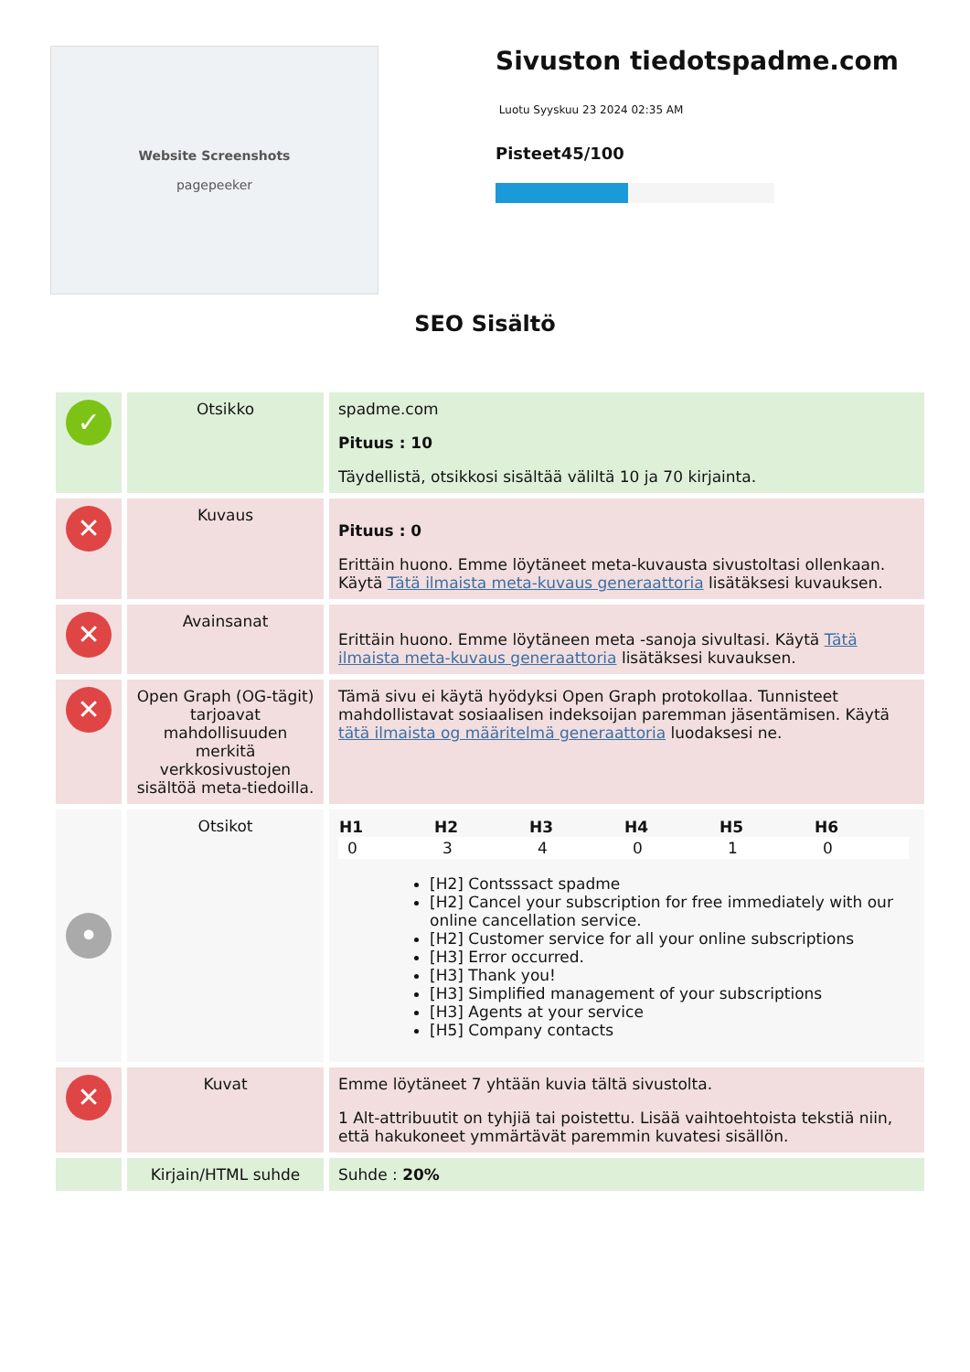Website Screenshots
pagepeeker
Sivuston tiedotspadme.com
Luotu Syyskuu 23 2024 02:35 AM
Pisteet45/100
SEO Sisältö
| ✓ | Otsikko | spadme.com Pituus : 10 Täydellistä, otsikkosi sisältää väliltä 10 ja 70 kirjainta. |
| ✕ | Kuvaus | Pituus : 0 Erittäin huono. Emme löytäneet meta-kuvausta sivustoltasi ollenkaan. Käytä Tätä ilmaista meta-kuvaus generaattoria lisätäksesi kuvauksen. |
| ✕ | Avainsanat | Erittäin huono. Emme löytäneen meta -sanoja sivultasi. Käytä Tätä ilmaista meta-kuvaus generaattoria lisätäksesi kuvauksen. |
| ✕ | Open Graph (OG-tägit) tarjoavat mahdollisuuden merkitä verkkosivustojen sisältöä meta-tiedoilla. | Tämä sivu ei käytä hyödyksi Open Graph protokollaa. Tunnisteet mahdollistavat sosiaalisen indeksoijan paremman jäsentämisen. Käytä tätä ilmaista og määritelmä generaattoria luodaksesi ne. |
| • | Otsikot | / H1 / H2 / H3 / H4 / H5 / H6 / / --- / --- / --- / --- / --- / --- / / 0 / 3 / 4 / 0 / 1 / 0 / [H2] Contsssact spadme [H2] Cancel your subscription for free immediately with our online cancellation service. [H2] Customer service for all your online subscriptions [H3] Error occurred. [H3] Thank you! [H3] Simplified management of your subscriptions [H3] Agents at your service [H5] Company contacts |
| ✕ | Kuvat | Emme löytäneet 7 yhtään kuvia tältä sivustolta. 1 Alt-attribuutit on tyhjiä tai poistettu. Lisää vaihtoehtoista tekstiä niin, että hakukoneet ymmärtävät paremmin kuvatesi sisällön. |
| | Kirjain/HTML suhde | Suhde : 20% |